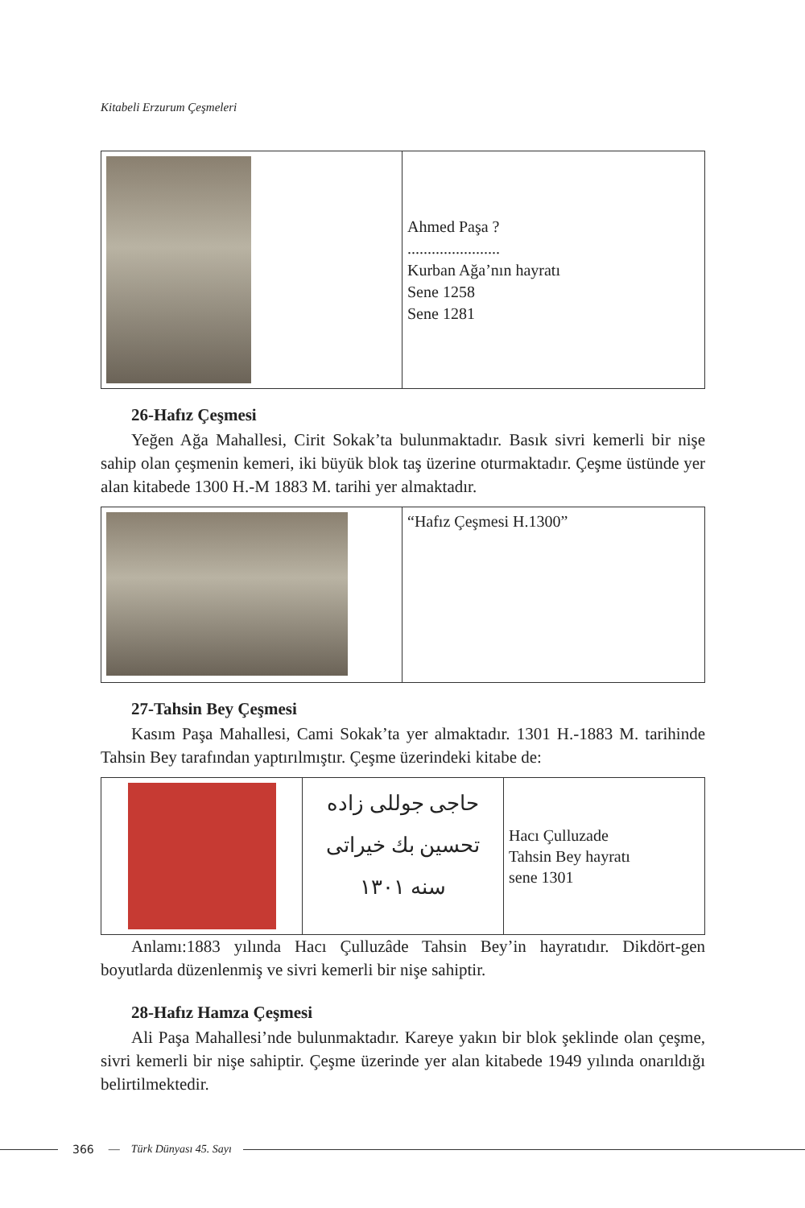Kitabeli Erzurum Çeşmeleri
| | Ahmed Paşa ? ....................... Kurban Ağa’nın hayratı Sene 1258 Sene 1281 |
26-Hafız Çeşmesi
Yeğen Ağa Mahallesi, Cirit Sokak’ta bulunmaktadır. Basık sivri kemerli bir nişe sahip olan çeşmenin kemeri, iki büyük blok taş üzerine oturmaktadır. Çeşme üstünde yer alan kitabede 1300 H.-M 1883 M. tarihi yer almaktadır.
| | “Hafız Çeşmesi H.1300” |
27-Tahsin Bey Çeşmesi
Kasım Paşa Mahallesi, Cami Sokak’ta yer almaktadır. 1301 H.-1883 M. tarihinde Tahsin Bey tarafından yaptırılmıştır. Çeşme üzerindeki kitabe de:
| | حاجی جوللی زاده تحسین بك خیراتی سنه ١٣٠١ | Hacı Çulluzade Tahsin Bey hayratı sene 1301 |
Anlamı:1883 yılında Hacı Çulluzâde Tahsin Bey’in hayratıdır. Dikdört-gen boyutlarda düzenlenmiş ve sivri kemerli bir nişe sahiptir.
28-Hafız Hamza Çeşmesi
Ali Paşa Mahallesi’nde bulunmaktadır. Kareye yakın bir blok şeklinde olan çeşme, sivri kemerli bir nişe sahiptir. Çeşme üzerinde yer alan kitabede 1949 yılında onarıldığı belirtilmektedir.
366 — Türk Dünyası 45. Sayı